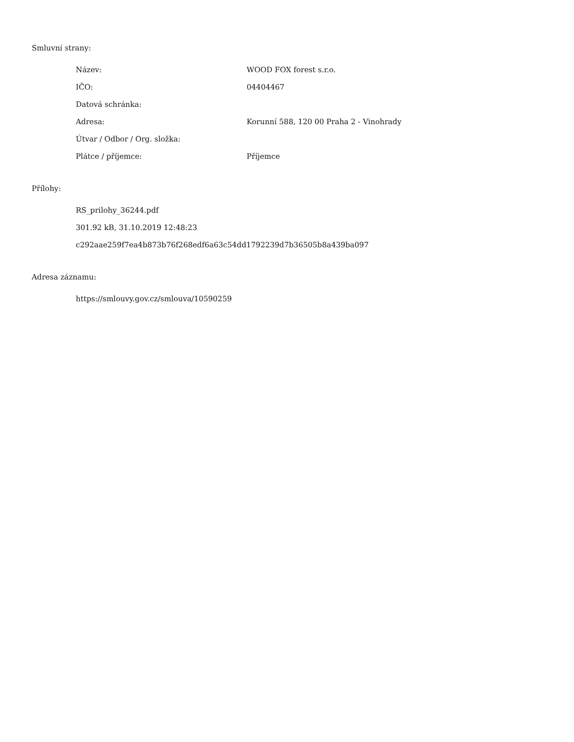Smluvní strany:
| Název: | WOOD FOX forest s.r.o. |
| IČO: | 04404467 |
| Datová schránka: | |
| Adresa: | Korunní 588, 120 00 Praha 2 - Vinohrady |
| Útvar / Odbor / Org. složka: | |
| Plátce / příjemce: | Příjemce |
Přílohy:
RS_prilohy_36244.pdf
301.92 kB, 31.10.2019 12:48:23
c292aae259f7ea4b873b76f268edf6a63c54dd1792239d7b36505b8a439ba097
Adresa záznamu:
https://smlouvy.gov.cz/smlouva/10590259